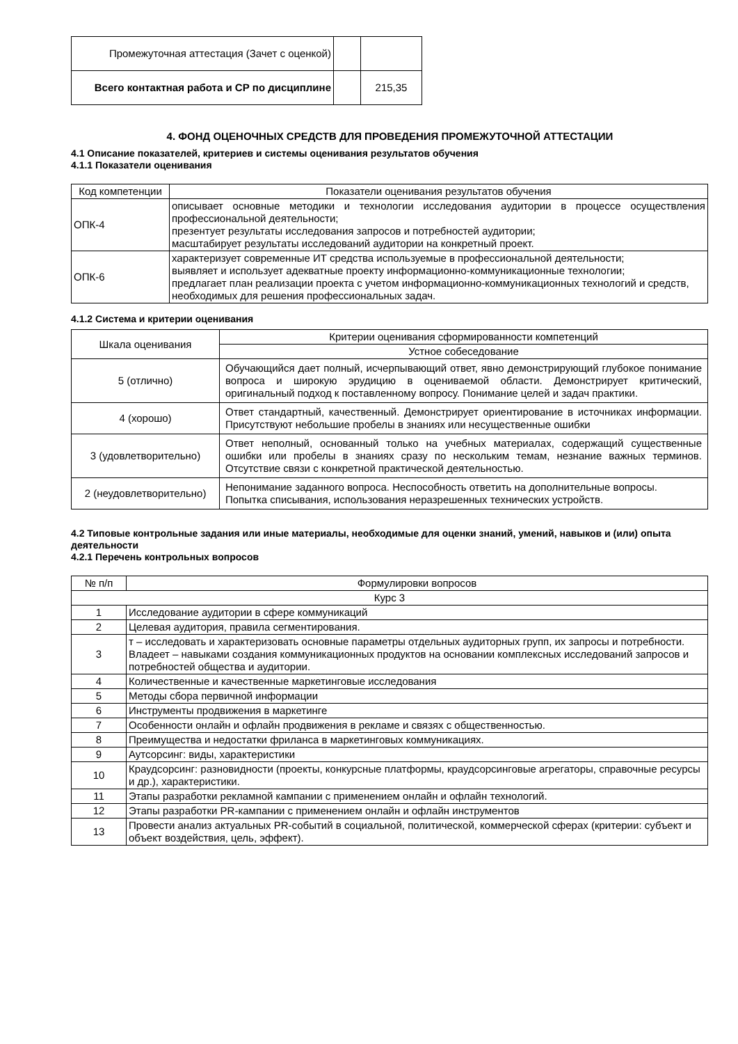| Промежуточная аттестация (Зачет с оценкой) | | |
| Всего контактная работа и СР по дисциплине | | 215,35 |
4. ФОНД ОЦЕНОЧНЫХ СРЕДСТВ ДЛЯ ПРОВЕДЕНИЯ ПРОМЕЖУТОЧНОЙ АТТЕСТАЦИИ
4.1 Описание показателей, критериев и системы оценивания результатов обучения
4.1.1 Показатели оценивания
| Код компетенции | Показатели оценивания результатов обучения |
| --- | --- |
| ОПК-4 | описывает основные методики и технологии исследования аудитории в процессе осуществления профессиональной деятельности; презентует результаты исследования запросов и потребностей аудитории; масштабирует результаты исследований аудитории на конкретный проект. |
| ОПК-6 | характеризует современные ИТ средства используемые в профессиональной деятельности; выявляет и использует адекватные проекту информационно-коммуникационные технологии; предлагает план реализации проекта с учетом информационно-коммуникационных технологий и средств, необходимых для решения профессиональных задач. |
4.1.2 Система и критерии оценивания
| Шкала оценивания | Критерии оценивания сформированности компетенций |
| --- | --- |
| | Устное собеседование |
| 5 (отлично) | Обучающийся дает полный, исчерпывающий ответ, явно демонстрирующий глубокое понимание вопроса и широкую эрудицию в оцениваемой области. Демонстрирует критический, оригинальный подход к поставленному вопросу. Понимание целей и задач практики. |
| 4 (хорошо) | Ответ стандартный, качественный. Демонстрирует ориентирование в источниках информации. Присутствуют небольшие пробелы в знаниях или несущественные ошибки |
| 3 (удовлетворительно) | Ответ неполный, основанный только на учебных материалах, содержащий существенные ошибки или пробелы в знаниях сразу по нескольким темам, незнание важных терминов. Отсутствие связи с конкретной практической деятельностью. |
| 2 (неудовлетворительно) | Непонимание заданного вопроса. Неспособность ответить на дополнительные вопросы. Попытка списывания, использования неразрешенных технических устройств. |
4.2 Типовые контрольные задания или иные материалы, необходимые для оценки знаний, умений, навыков и (или) опыта деятельности
4.2.1 Перечень контрольных вопросов
| № п/п | Формулировки вопросов |
| --- | --- |
| Курс 3 | |
| 1 | Исследование аудитории в сфере коммуникаций |
| 2 | Целевая аудитория, правила сегментирования. |
| 3 | т – исследовать и характеризовать основные параметры отдельных аудиторных групп, их запросы и потребности. Владеет – навыками создания коммуникационных продуктов на основании комплексных исследований запросов и потребностей общества и аудитории. |
| 4 | Количественные и качественные маркетинговые исследования |
| 5 | Методы сбора первичной информации |
| 6 | Инструменты продвижения в маркетинге |
| 7 | Особенности онлайн и офлайн продвижения в рекламе и связях с общественностью. |
| 8 | Преимущества и недостатки фриланса в маркетинговых коммуникациях. |
| 9 | Аутсорсинг: виды, характеристики |
| 10 | Краудсорсинг: разновидности (проекты, конкурсные платформы, краудсорсинговые агрегаторы, справочные ресурсы и др.), характеристики. |
| 11 | Этапы разработки рекламной кампании с применением онлайн и офлайн технологий. |
| 12 | Этапы разработки PR-кампании с применением онлайн и офлайн инструментов |
| 13 | Провести анализ актуальных PR-событий в социальной, политической, коммерческой сферах (критерии: субъект и объект воздействия, цель, эффект). |